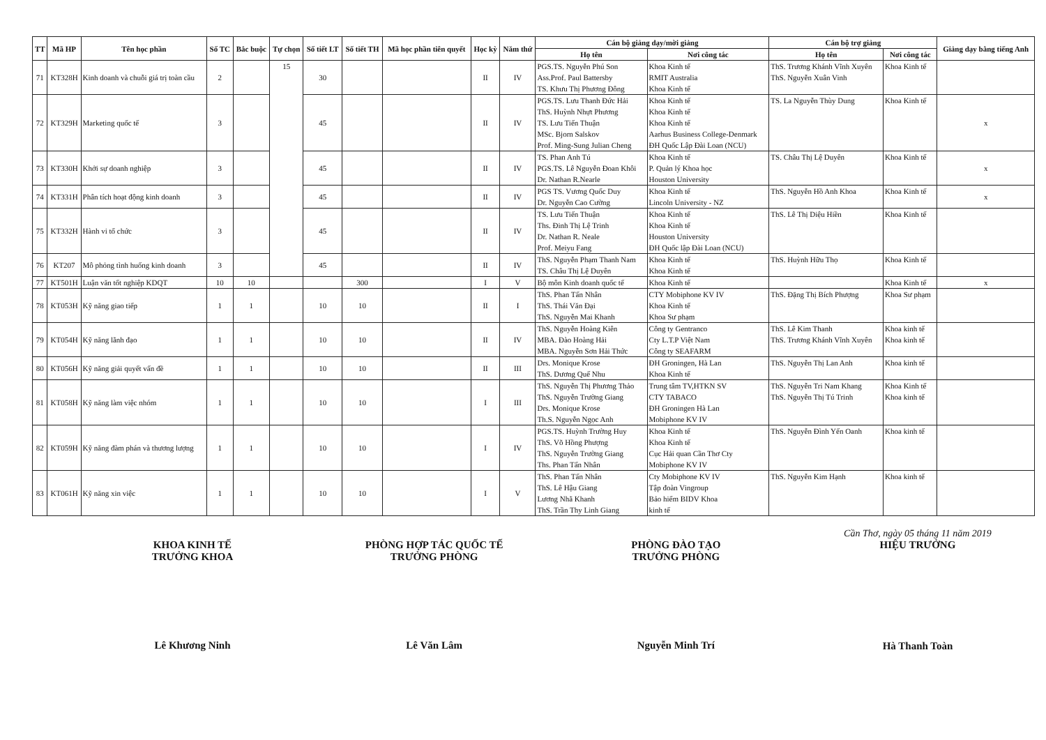| TT | Mã HP | Tên học phần | Số TC | Bắc buộc | Tự chọn | Số tiết LT | Số tiết TH | Mã học phần tiên quyết | Học kỳ | Năm thứ | Cán bộ giảng dạy/mời giảng | | Cán bộ trợ giảng | | Giảng dạy bằng tiếng Anh |
| --- | --- | --- | --- | --- | --- | --- | --- | --- | --- | --- | --- | --- | --- | --- | --- |
| | | | | | | | | | | | Họ tên | Nơi công tác | Họ tên | Nơi công tác | |
| 71 | KT328H | Kinh doanh và chuỗi giá trị toàn cầu | 2 | | 15 | 30 | | | II | IV | PGS.TS. Nguyễn Phú Son Ass.Prof. Paul Battersby TS. Khưu Thị Phương Đông | Khoa Kinh tế RMIT Australia Khoa Kinh tế | ThS. Trương Khánh Vĩnh Xuyên ThS. Nguyễn Xuân Vinh | Khoa Kinh tế | |
| 72 | KT329H | Marketing quốc tế | 3 | | | 45 | | | II | IV | PGS.TS. Lưu Thanh Đức Hải ThS. Huỳnh Nhựt Phương TS. Lưu Tiến Thuận MSc. Bjorn Salskov Prof. Ming-Sung Julian Cheng | Khoa Kinh tế Khoa Kinh tế Khoa Kinh tế Aarhus Business College-Denmark ĐH Quốc Lập Đài Loan (NCU) | TS. La Nguyễn Thùy Dung | Khoa Kinh tế | x |
| 73 | KT330H | Khởi sự doanh nghiệp | 3 | | | 45 | | | II | IV | TS. Phan Anh Tú PGS.TS. Lê Nguyễn Đoan Khôi Dr. Nathan R.Nearle | Khoa Kinh tế P. Quản lý Khoa học Houston University | TS. Châu Thị Lệ Duyên | Khoa Kinh tế | x |
| 74 | KT331H | Phân tích hoạt động kinh doanh | 3 | | | 45 | | | II | IV | PGS TS. Vương Quốc Duy Dr. Nguyễn Cao Cường | Khoa Kinh tế Lincoln University - NZ | ThS. Nguyễn Hồ Anh Khoa | Khoa Kinh tế | x |
| 75 | KT332H | Hành vi tổ chức | 3 | | | 45 | | | II | IV | TS. Lưu Tiến Thuận Ths. Đinh Thị Lệ Trinh Dr. Nathan R. Neale Prof. Meiyu Fang | Khoa Kinh tế Khoa Kinh tế Houston University ĐH Quốc lập Đài Loan (NCU) | ThS. Lê Thị Diệu Hiền | Khoa Kinh tế | |
| 76 | KT207 | Mô phỏng tình huống kinh doanh | 3 | | | 45 | | | II | IV | ThS. Nguyễn Phạm Thanh Nam TS. Châu Thị Lệ Duyên | Khoa Kinh tế Khoa Kinh tế | ThS. Huỳnh Hữu Thọ | Khoa Kinh tế | |
| 77 | KT501H | Luận văn tốt nghiệp KDQT | 10 | 10 | | | 300 | | I | V | Bộ môn Kinh doanh quốc tế | Khoa Kinh tế | | Khoa Kinh tế | x |
| 78 | KT053H | Kỹ năng giao tiếp | 1 | 1 | | 10 | 10 | | II | I | ThS. Phan Tấn Nhân ThS. Thái Văn Đại ThS. Nguyễn Mai Khanh | CTY Mobiphone KV IV Khoa Kinh tế Khoa Sư phạm | ThS. Đặng Thị Bích Phượng | Khoa Sư phạm | |
| 79 | KT054H | Kỹ năng lãnh đạo | 1 | 1 | | 10 | 10 | | II | IV | ThS. Nguyễn Hoàng Kiên MBA. Đào Hoàng Hải MBA. Nguyễn Sơn Hải Thức | Công ty Gentranco Cty L.T.P Việt Nam Công ty SEAFARM | ThS. Lê Kim Thanh ThS. Trương Khánh Vĩnh Xuyên | Khoa kinh tế Khoa kinh tế | |
| 80 | KT056H | Kỹ năng giải quyết vấn đề | 1 | 1 | | 10 | 10 | | II | III | Drs. Monique Krose ThS. Dương Quế Nhu | ĐH Groningen, Hà Lan Khoa Kinh tế | ThS. Nguyễn Thị Lan Anh | Khoa kinh tế | |
| 81 | KT058H | Kỹ năng làm việc nhóm | 1 | 1 | | 10 | 10 | | I | III | ThS. Nguyễn Thị Phương Thảo ThS. Nguyễn Trường Giang Drs. Monique Krose Th.S. Nguyễn Ngọc Anh | Trung tâm TV,HTKN SV CTY TABACO ĐH Groningen Hà Lan Mobiphone KV IV | ThS. Nguyễn Tri Nam Khang ThS. Nguyễn Thị Tú Trinh | Khoa Kinh tế Khoa kinh tế | |
| 82 | KT059H | Kỹ năng đàm phán và thương lượng | 1 | 1 | | 10 | 10 | | I | IV | PGS.TS. Huỳnh Trường Huy ThS. Võ Hồng Phượng ThS. Nguyễn Trường Giang Ths. Phan Tấn Nhân | Khoa Kinh tế Khoa Kinh tế Cục Hải quan Cần Thơ Cty Mobiphone KV IV | ThS. Nguyễn Đình Yến Oanh | Khoa kinh tế | |
| 83 | KT061H | Kỹ năng xin việc | 1 | 1 | | 10 | 10 | | I | V | ThS. Phan Tấn Nhân ThS. Lê Hậu Giang Lương Nhã Khanh ThS. Trần Thy Linh Giang | Cty Mobiphone KV IV Tập đoàn Vingroup Bảo hiểm BIDV Khoa kinh tế | ThS. Nguyễn Kim Hạnh | Khoa kinh tế | |
KHOA KINH TẾ
TRƯỞNG KHOA
Lê Khương Ninh
PHÒNG HỢP TÁC QUỐC TẾ
TRƯỞNG PHÒNG
Lê Văn Lâm
PHÒNG ĐÀO TẠO
TRƯỞNG PHÒNG
Nguyễn Minh Trí
Cần Thơ, ngày 05 tháng 11 năm 2019
HIỆU TRƯỞNG
Hà Thanh Toàn